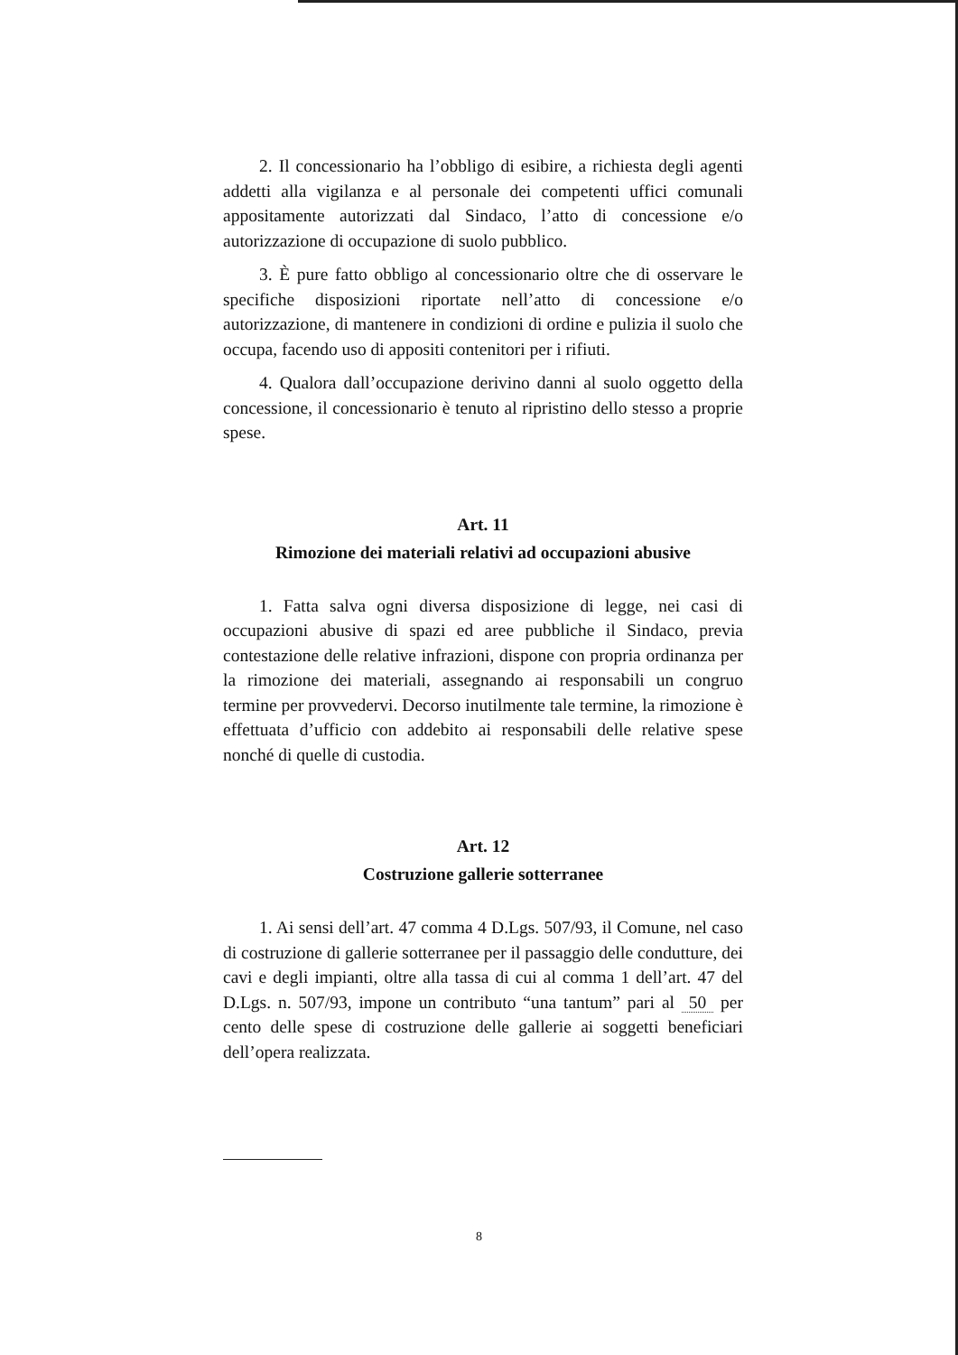2. Il concessionario ha l’obbligo di esibire, a richiesta degli agenti addetti alla vigilanza e al personale dei competenti uffici comunali appositamente autorizzati dal Sindaco, l’atto di concessione e/o autorizzazione di occupazione di suolo pubblico.
3. È pure fatto obbligo al concessionario oltre che di osservare le specifiche disposizioni riportate nell’atto di concessione e/o autorizzazione, di mantenere in condizioni di ordine e pulizia il suolo che occupa, facendo uso di appositi contenitori per i rifiuti.
4. Qualora dall’occupazione derivino danni al suolo oggetto della concessione, il concessionario è tenuto al ripristino dello stesso a proprie spese.
Art. 11
Rimozione dei materiali relativi ad occupazioni abusive
1. Fatta salva ogni diversa disposizione di legge, nei casi di occupazioni abusive di spazi ed aree pubbliche il Sindaco, previa contestazione delle relative infrazioni, dispone con propria ordinanza per la rimozione dei materiali, assegnando ai responsabili un congruo termine per provvedervi. Decorso inutilmente tale termine, la rimozione è effettuata d’ufficio con addebito ai responsabili delle relative spese nonché di quelle di custodia.
Art. 12
Costruzione gallerie sotterranee
1. Ai sensi dell’art. 47 comma 4 D.Lgs. 507/93, il Comune, nel caso di costruzione di gallerie sotterranee per il passaggio delle condutture, dei cavi e degli impianti, oltre alla tassa di cui al comma 1 dell’art. 47 del D.Lgs. n. 507/93, impone un contributo “una tantum” pari al 50 per cento delle spese di costruzione delle gallerie ai soggetti beneficiari dell’opera realizzata.
8